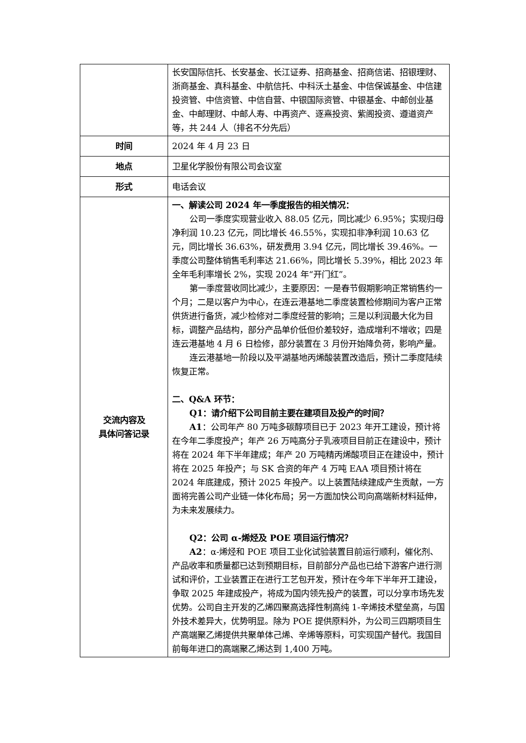| | 长安国际信托、长安基金、长江证券、招商基金、招商信诺、招银理财、浙商基金、真科基金、中航信托、中科沃土基金、中信保诚基金、中信建投资管、中信资管、中信自营、中银国际资管、中银基金、中邮创业基金、中邮理财、中邮人寿、中再资产、逐熹投资、紫阁投资、遵道资产等，共 244 人（排名不分先后） |
| 时间 | 2024 年 4 月 23 日 |
| 地点 | 卫星化学股份有限公司会议室 |
| 形式 | 电话会议 |
| 交流内容及 具体问答记录 | 一、解读公司 2024 年一季度报告的相关情况： 公司一季度实现营业收入 88.05 亿元，同比减少 6.95%；实现归母净利润 10.23 亿元，同比增长 46.55%，实现扣非净利润 10.63 亿元，同比增长 36.63%，研发费用 3.94 亿元，同比增长 39.46%。一季度公司整体销售毛利率达 21.66%，同比增长 5.39%，相比 2023 年全年毛利率增长 2%，实现 2024 年“开门红”。 第一季度营收同比减少，主要原因：一是春节假期影响正常销售约一个月；二是以客户为中心，在连云港基地二季度装置检修期间为客户正常供货进行备货，减少检修对二季度经营的影响；三是以利润最大化为目标，调整产品结构，部分产品单价低但价差较好，造成增利不增收；四是连云港基地 4 月 6 日检修，部分装置在 3 月份开始降负荷，影响产量。 连云港基地一阶段以及平湖基地丙烯酸装置改造后，预计二季度陆续恢复正常。 二、Q&A 环节： Q1：请介绍下公司目前主要在建项目及投产的时间？ A1 ：公司年产 80 万吨多碳醇项目已于 2023 年开工建设，预计将在今年二季度投产；年产 26 万吨高分子乳液项目目前正在建设中，预计将在 2024 年下半年建成；年产 20 万吨精丙烯酸项目正在建设中，预计将在 2025 年投产；与 SK 合资的年产 4 万吨 EAA 项目预计将在 2024 年底建成，预计 2025 年投产。以上装置陆续建成产生贡献，一方面将完善公司产业链一体化布局；另一方面加快公司向高端新材料延伸，为未来发展续力。 Q2：公司 α-烯烃及 POE 项目运行情况？ A2 ：α-烯烃和 POE 项目工业化试验装置目前运行顺利，催化剂、产品收率和质量都已达到预期目标，目前部分产品也已给下游客户进行测试和评价，工业装置正在进行工艺包开发，预计在今年下半年开工建设，争取 2025 年建成投产，将成为国内领先投产的装置，可以分享市场先发优势。公司自主开发的乙烯四聚高选择性制高纯 1-辛烯技术壁垒高，与国外技术差异大，优势明显。除为 POE 提供原料外，为公司三四期项目生产高端聚乙烯提供共聚单体己烯、辛烯等原料，可实现国产替代。我国目前每年进口的高端聚乙烯达到 1,400 万吨。 |